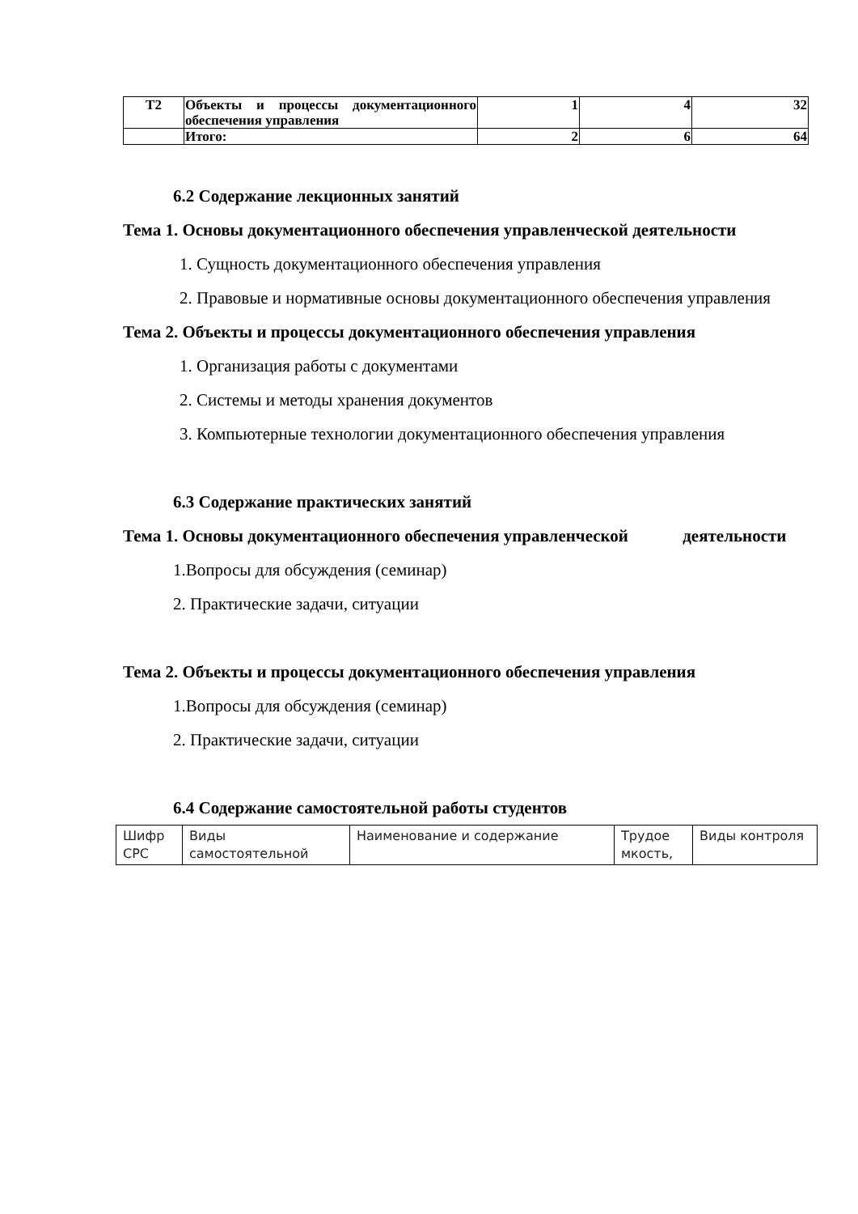| Т2 | Объекты и процессы документационного обеспечения управления | 1 | 4 | 32 |
| | Итого: | 2 | 6 | 64 |
6.2 Содержание лекционных занятий
Тема 1. Основы документационного обеспечения управленческой деятельности
1. Сущность документационного обеспечения управления
2. Правовые и нормативные основы документационного обеспечения управления
Тема 2. Объекты и процессы документационного обеспечения управления
1. Организация работы с документами
2. Системы и методы хранения документов
3. Компьютерные технологии документационного обеспечения управления
6.3 Содержание практических занятий
Тема 1. Основы документационного обеспечения управленческой деятельности
1.Вопросы для обсуждения (семинар)
2. Практические задачи, ситуации
Тема 2. Объекты и процессы документационного обеспечения управления
1.Вопросы для обсуждения (семинар)
2. Практические задачи, ситуации
6.4 Содержание самостоятельной работы студентов
| Шифр СРС | Виды самостоятельной | Наименование и содержание | Трудое мкость, | Виды контроля |